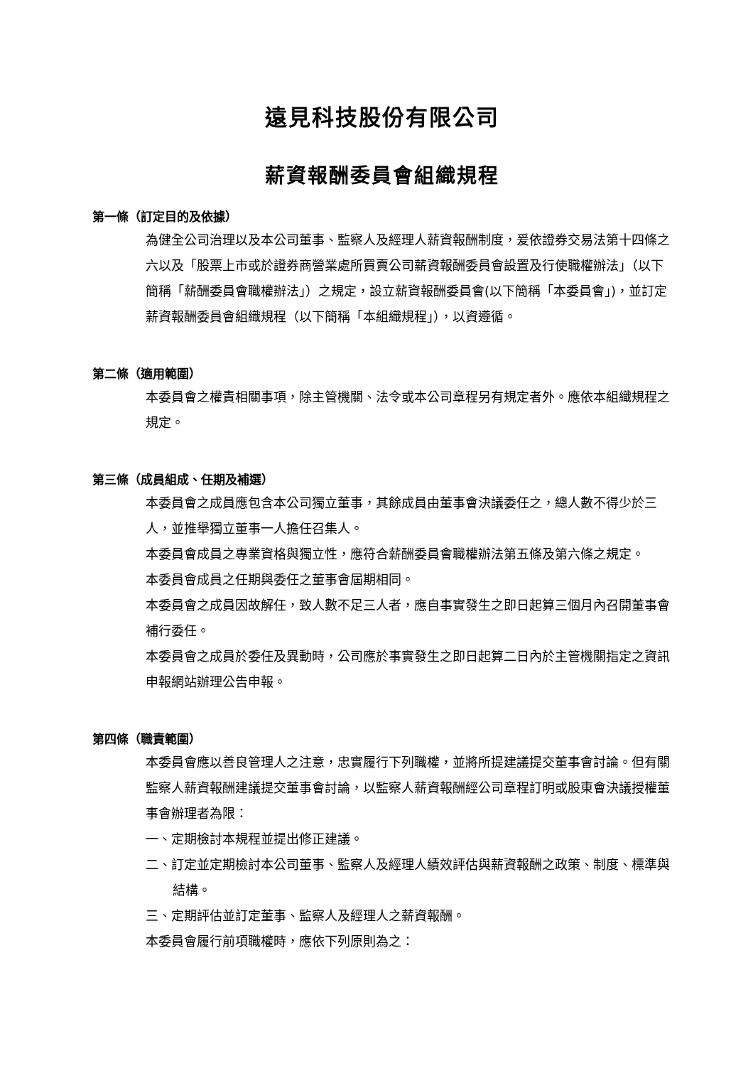遠見科技股份有限公司
薪資報酬委員會組織規程
第一條（訂定目的及依據）
為健全公司治理以及本公司董事、監察人及經理人薪資報酬制度，爰依證券交易法第十四條之六以及「股票上市或於證券商營業處所買賣公司薪資報酬委員會設置及行使職權辦法」（以下簡稱「薪酬委員會職權辦法」）之規定，設立薪資報酬委員會(以下簡稱「本委員會」)，並訂定薪資報酬委員會組織規程（以下簡稱「本組織規程」），以資遵循。
第二條（適用範圍）
本委員會之權責相關事項，除主管機關、法令或本公司章程另有規定者外。應依本組織規程之規定。
第三條（成員組成、任期及補選）
本委員會之成員應包含本公司獨立董事，其餘成員由董事會決議委任之，總人數不得少於三人，並推舉獨立董事一人擔任召集人。
本委員會成員之專業資格與獨立性，應符合薪酬委員會職權辦法第五條及第六條之規定。
本委員會成員之任期與委任之董事會屆期相同。
本委員會之成員因故解任，致人數不足三人者，應自事實發生之即日起算三個月內召開董事會補行委任。
本委員會之成員於委任及異動時，公司應於事實發生之即日起算二日內於主管機關指定之資訊申報網站辦理公告申報。
第四條（職責範圍）
本委員會應以善良管理人之注意，忠實履行下列職權，並將所提建議提交董事會討論。但有關監察人薪資報酬建議提交董事會討論，以監察人薪資報酬經公司章程訂明或股東會決議授權董事會辦理者為限：
一、定期檢討本規程並提出修正建議。
二、訂定並定期檢討本公司董事、監察人及經理人績效評估與薪資報酬之政策、制度、標準與結構。
三、定期評估並訂定董事、監察人及經理人之薪資報酬。
本委員會履行前項職權時，應依下列原則為之：